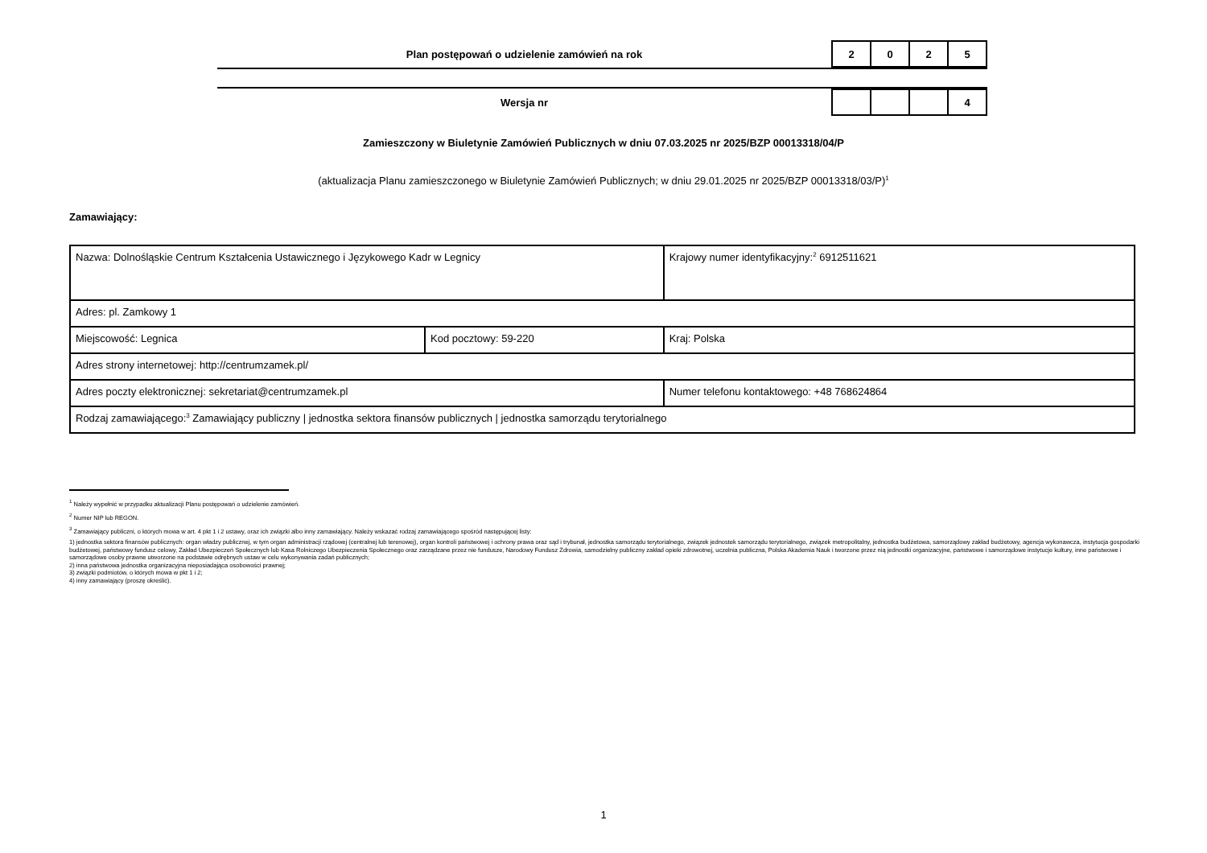Plan postępowań o udzielenie zamówień na rok
| 2 | 0 | 2 | 5 |
Wersja nr
| | | | 4 |
Zamieszczony w Biuletynie Zamówień Publicznych w dniu 07.03.2025 nr 2025/BZP 00013318/04/P
(aktualizacja Planu zamieszczonego w Biuletynie Zamówień Publicznych; w dniu 29.01.2025 nr 2025/BZP 00013318/03/P)<sup>1</sup>
Zamawiający:
| Nazwa: Dolnośląskie Centrum Kształcenia Ustawicznego i Językowego Kadr w Legnicy | | | Krajowy numer identyfikacyjny:<sup>2</sup> 6912511621 |
| Adres: pl. Zamkowy 1 | | | |
| Miejscowość: Legnica | Kod pocztowy: 59-220 | | Kraj: Polska |
| Adres strony internetowej: http://centrumzamek.pl/ | | | |
| Adres poczty elektronicznej: sekretariat@centrumzamek.pl | | Numer telefonu kontaktowego: +48 768624864 | |
| Rodzaj zamawiającego:<sup>3</sup> Zamawiający publiczny / jednostka sektora finansów publicznych / jednostka samorządu terytorialnego | | | |
<sup>1</sup> Należy wypełnić w przypadku aktualizacji Planu postępowań o udzielenie zamówień.
<sup>2</sup> Numer NIP lub REGON.
<sup>3</sup> Zamawiający publiczni, o których mowa w art. 4 pkt 1 i 2 ustawy, oraz ich związki albo inny zamawiający. Należy wskazać rodzaj zamawiającego spośród następującej listy:
1) jednostka sektora finansów publicznych: organ władzy publicznej, w tym organ administracji rządowej (centralnej lub terenowej), organ kontroli państwowej i ochrony prawa oraz sąd i trybunał, jednostka samorządu terytorialnego, związek jednostek samorządu terytorialnego, związek metropolitalny, jednostka budżetowa, samorządowy zakład budżetowy, agencja wykonawcza, instytucja gospodarki budżetowej, państwowy fundusz celowy, Zakład Ubezpieczeń Społecznych lub Kasa Rolniczego Ubezpieczenia Społecznego oraz zarządzane przez nie fundusze, Narodowy Fundusz Zdrowia, samodzielny publiczny zakład opieki zdrowotnej, uczelnia publiczna, Polska Akademia Nauk i tworzone przez nią jednostki organizacyjne, państwowe i samorządowe instytucje kultury, inne państwowe i samorządowe osoby prawne utworzone na podstawie odrębnych ustaw w celu wykonywania zadań publicznych;
2) inna państwowa jednostka organizacyjna nieposiadająca osobowości prawnej;
3) związki podmiotów, o których mowa w pkt 1 i 2;
4) inny zamawiający (proszę określić).
1